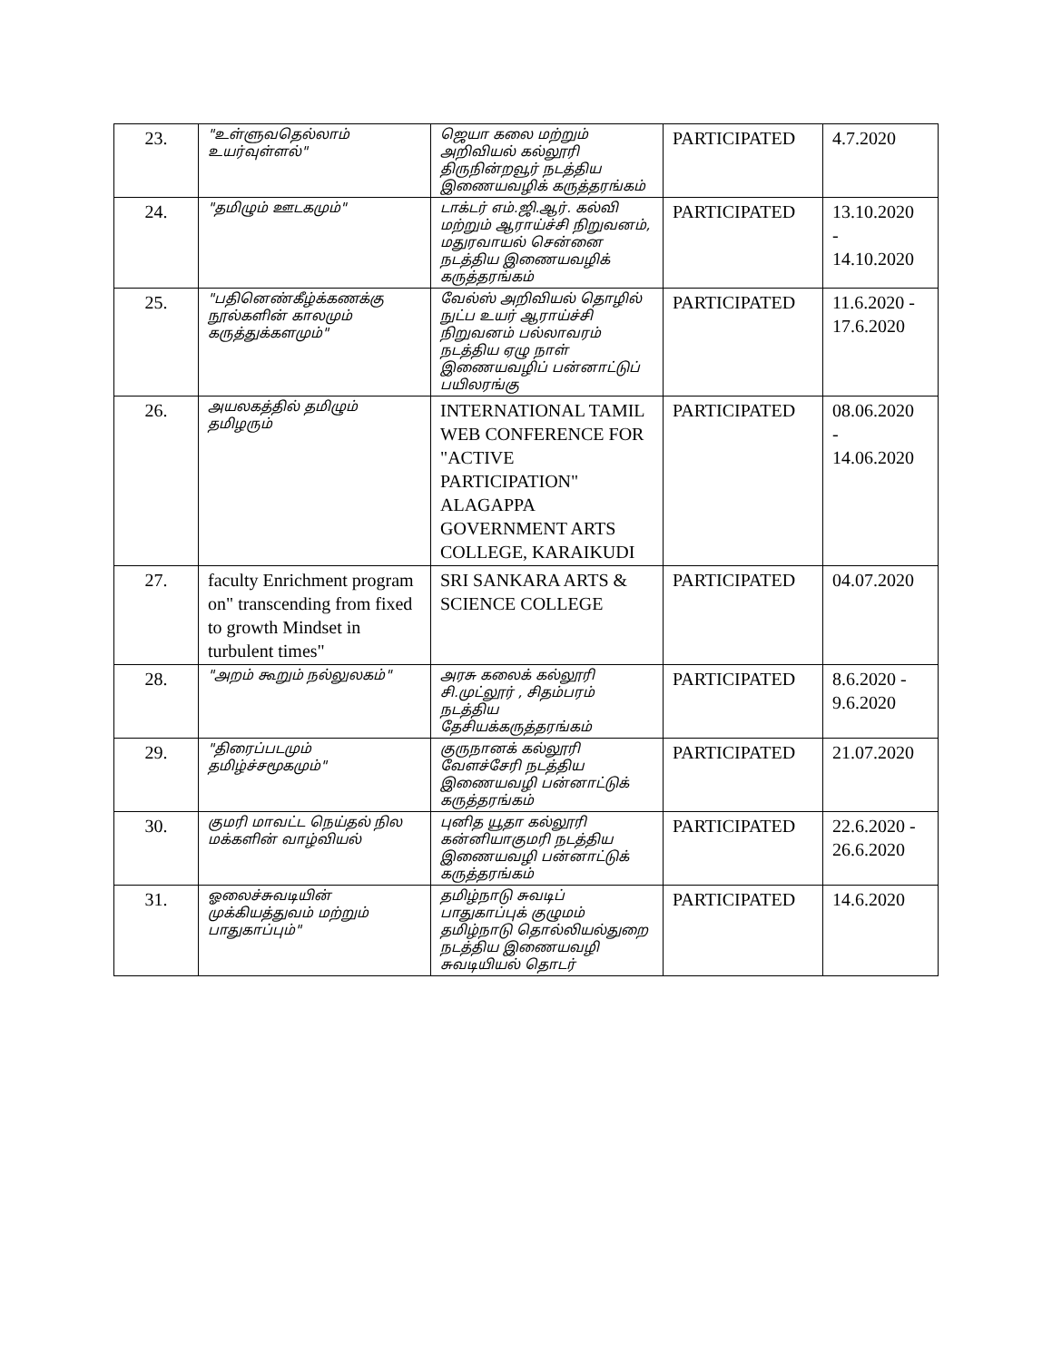| 23. | "உள்ளுவதெல்லாம் உயர்வுள்ளல்" | ஜெயா கலை மற்றும் அறிவியல் கல்லூரி திருநின்றவூர் நடத்திய இணையவழிக் கருத்தரங்கம் | PARTICIPATED | 4.7.2020 |
| 24. | "தமிழும் ஊடகமும்" | டாக்டர் எம்.ஜி.ஆர். கல்வி மற்றும் ஆராய்ச்சி நிறுவனம், மதுரவாயல் சென்னை நடத்திய இணையவழிக் கருத்தரங்கம் | PARTICIPATED | 13.10.2020 - 14.10.2020 |
| 25. | "பதினெண்கீழ்க்கணக்கு நூல்களின் காலமும் கருத்துக்களமும்" | வேல்ஸ் அறிவியல் தொழில் நுட்ப உயர் ஆராய்ச்சி நிறுவனம் பல்லாவரம் நடத்திய ஏழு நாள் இணையவழிப் பன்னாட்டுப் பயிலரங்கு | PARTICIPATED | 11.6.2020 - 17.6.2020 |
| 26. | அயலகத்தில் தமிழும் தமிழரும் | INTERNATIONAL TAMIL WEB CONFERENCE FOR "ACTIVE PARTICIPATION" ALAGAPPA GOVERNMENT ARTS COLLEGE, KARAIKUDI | PARTICIPATED | 08.06.2020 - 14.06.2020 |
| 27. | faculty Enrichment program on" transcending from fixed to growth Mindset in turbulent times" | SRI SANKARA ARTS & SCIENCE COLLEGE | PARTICIPATED | 04.07.2020 |
| 28. | "அறம் கூறும் நல்லுலகம்" | அரசு கலைக் கல்லூரி சி.முட்லூர் , சிதம்பரம் நடத்திய தேசியக்கருத்தரங்கம் | PARTICIPATED | 8.6.2020 - 9.6.2020 |
| 29. | "திரைப்படமும் தமிழ்ச்சமூகமும்" | குருநானக் கல்லூரி வேளச்சேரி நடத்திய இணையவழி பன்னாட்டுக் கருத்தரங்கம் | PARTICIPATED | 21.07.2020 |
| 30. | குமரி மாவட்ட நெய்தல் நில மக்களின் வாழ்வியல் | புனித யூதா கல்லூரி கன்னியாகுமரி நடத்திய இணையவழி பன்னாட்டுக் கருத்தரங்கம் | PARTICIPATED | 22.6.2020 - 26.6.2020 |
| 31. | ஓலைச்சுவடியின் முக்கியத்துவம் மற்றும் பாதுகாப்பும்" | தமிழ்நாடு சுவடிப் பாதுகாப்புக் குழுமம் தமிழ்நாடு தொல்லியல்துறை நடத்திய இணையவழி சுவடியியல் தொடர் | PARTICIPATED | 14.6.2020 |